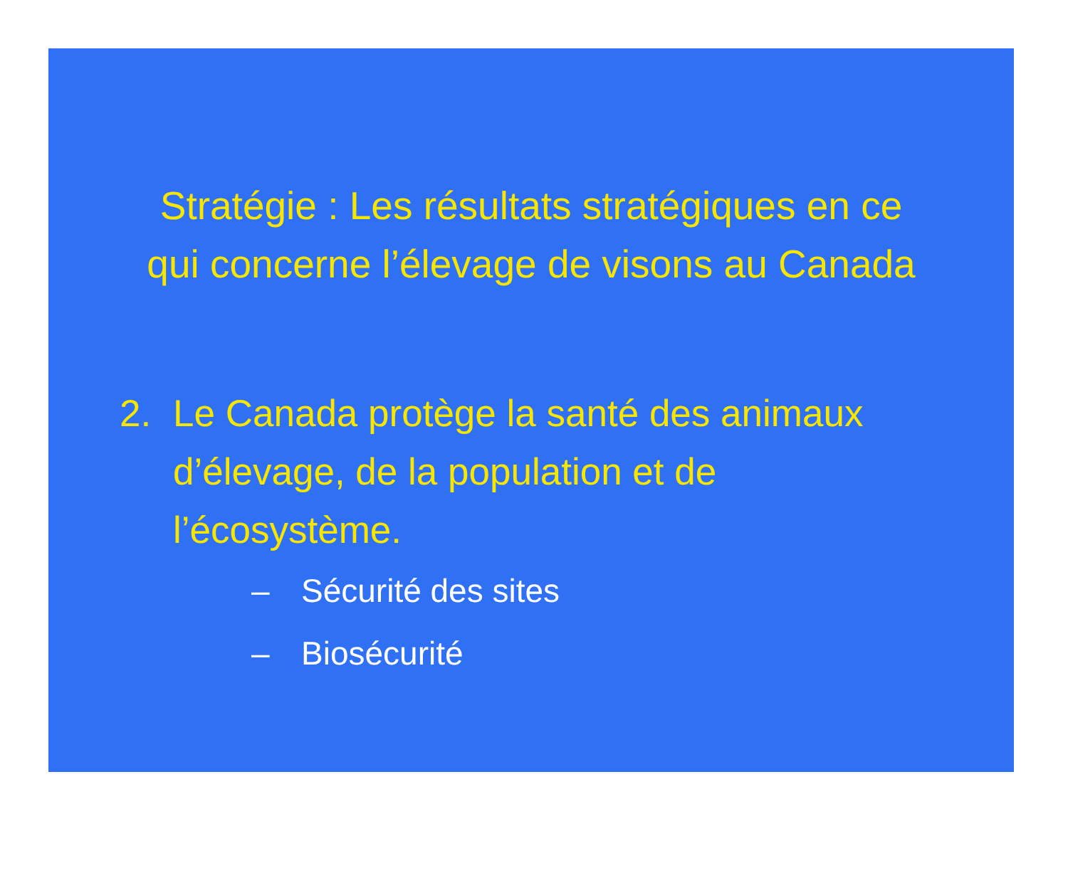Stratégie : Les résultats stratégiques en ce
qui concerne l’élevage de visons au Canada
2. Le Canada protège la santé des animaux d’élevage, de la population et de l’écosystème.
– Sécurité des sites
– Biosécurité